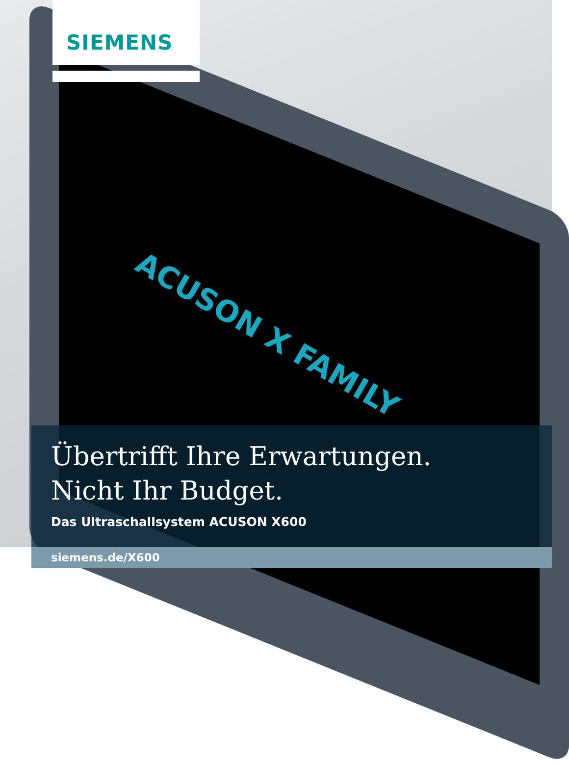ACUSON X FAMILY
SIEMENS
Übertrifft Ihre Erwartungen.
Nicht Ihr Budget.
Das Ultraschallsystem ACUSON X600
siemens.de/X600